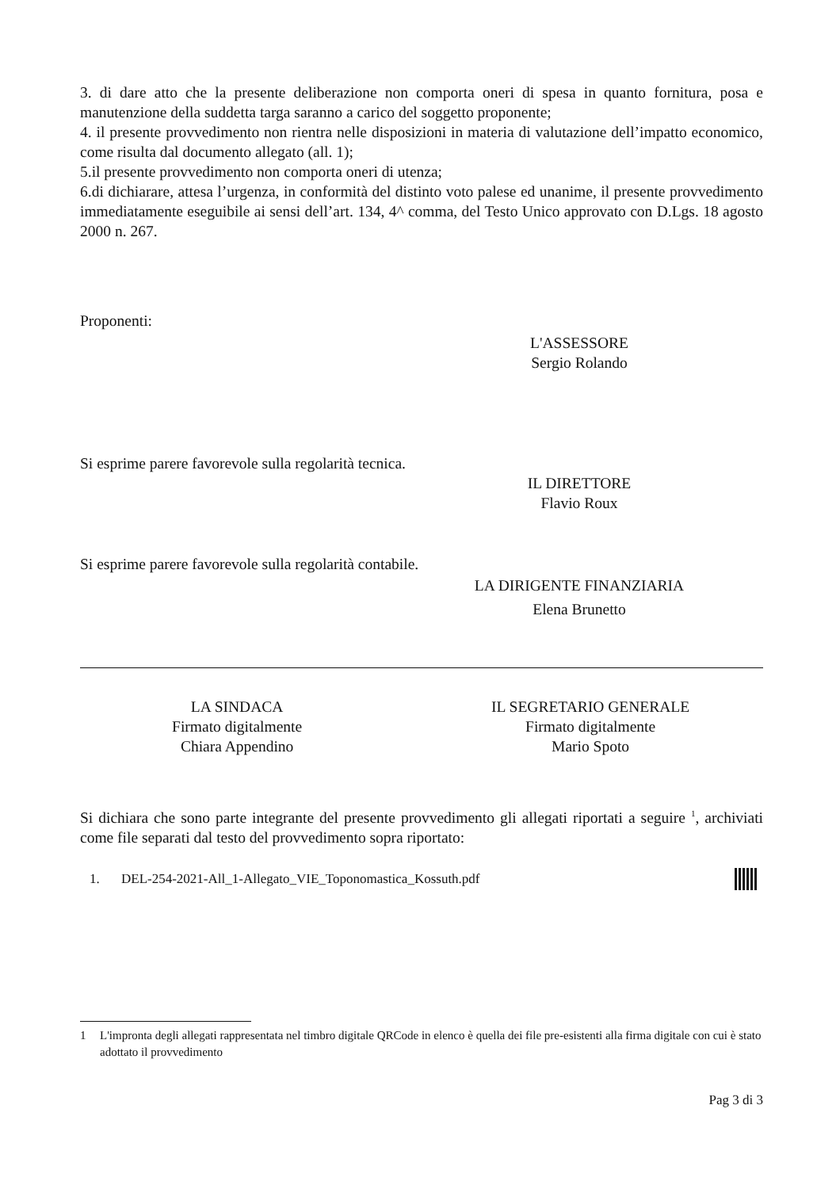3. di dare atto che la presente deliberazione non comporta oneri di spesa in quanto fornitura, posa e manutenzione della suddetta targa saranno a carico del soggetto proponente;
4. il presente provvedimento non rientra nelle disposizioni in materia di valutazione dell’impatto economico, come risulta dal documento allegato (all. 1);
5.il presente provvedimento non comporta oneri di utenza;
6.di dichiarare, attesa l’urgenza, in conformità del distinto voto palese ed unanime, il presente provvedimento immediatamente eseguibile ai sensi dell’art. 134, 4^ comma, del Testo Unico approvato con D.Lgs. 18 agosto 2000 n. 267.
Proponenti:
L'ASSESSORE
Sergio Rolando
Si esprime parere favorevole sulla regolarità tecnica.
IL DIRETTORE
Flavio Roux
Si esprime parere favorevole sulla regolarità contabile.
LA DIRIGENTE FINANZIARIA
Elena Brunetto
LA SINDACA
Firmato digitalmente
Chiara Appendino
IL SEGRETARIO GENERALE
Firmato digitalmente
Mario Spoto
Si dichiara che sono parte integrante del presente provvedimento gli allegati riportati a seguire <sup>1</sup>, archiviati come file separati dal testo del provvedimento sopra riportato:
1. DEL-254-2021-All_1-Allegato_VIE_Toponomastica_Kossuth.pdf
1 L'impronta degli allegati rappresentata nel timbro digitale QRCode in elenco è quella dei file pre-esistenti alla firma digitale con cui è stato adottato il provvedimento
Pag 3 di 3